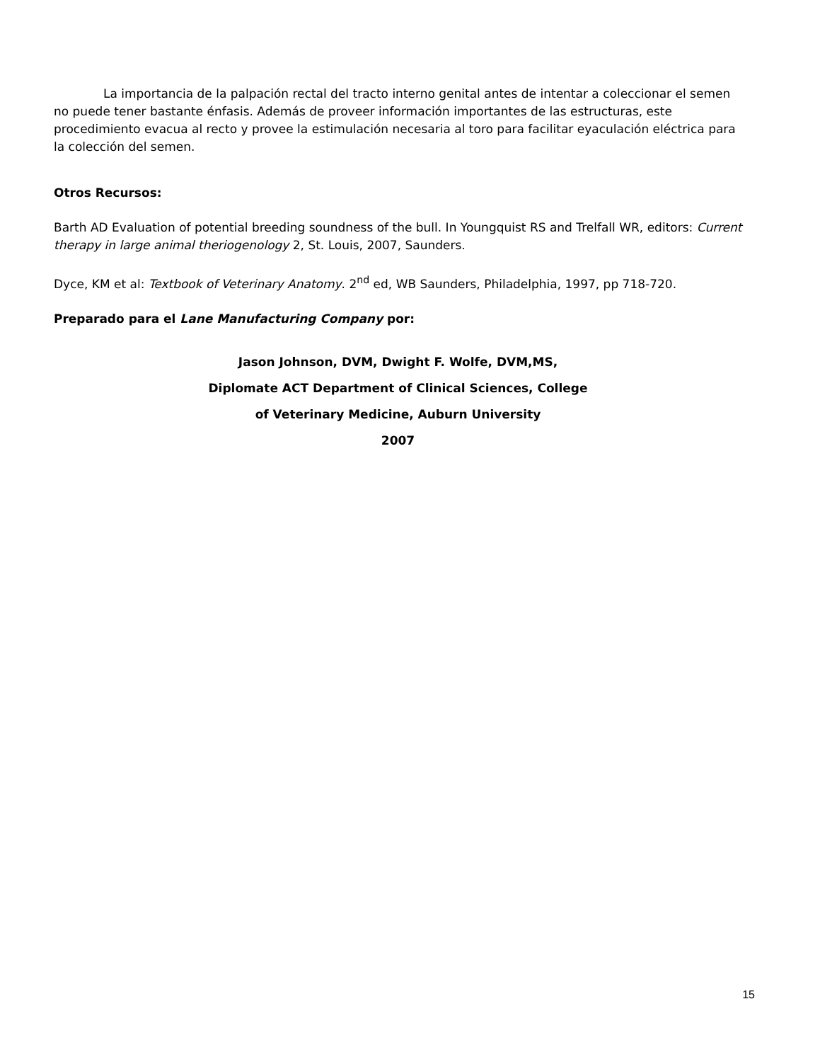La importancia de la palpación rectal del tracto interno genital antes de intentar a coleccionar el semen no puede tener bastante énfasis. Además de proveer información importantes de las estructuras, este procedimiento evacua al recto y provee la estimulación necesaria al toro para facilitar eyaculación eléctrica para la colección del semen.
Otros Recursos:
Barth AD Evaluation of potential breeding soundness of the bull. In Youngquist RS and Trelfall WR, editors: Current therapy in large animal theriogenology 2, St. Louis, 2007, Saunders.
Dyce, KM et al: Textbook of Veterinary Anatomy. 2<sup>nd</sup> ed, WB Saunders, Philadelphia, 1997, pp 718-720.
Preparado para el Lane Manufacturing Company por:
Jason Johnson, DVM, Dwight F. Wolfe, DVM,MS,
Diplomate ACT Department of Clinical Sciences, College
of Veterinary Medicine, Auburn University
2007
15